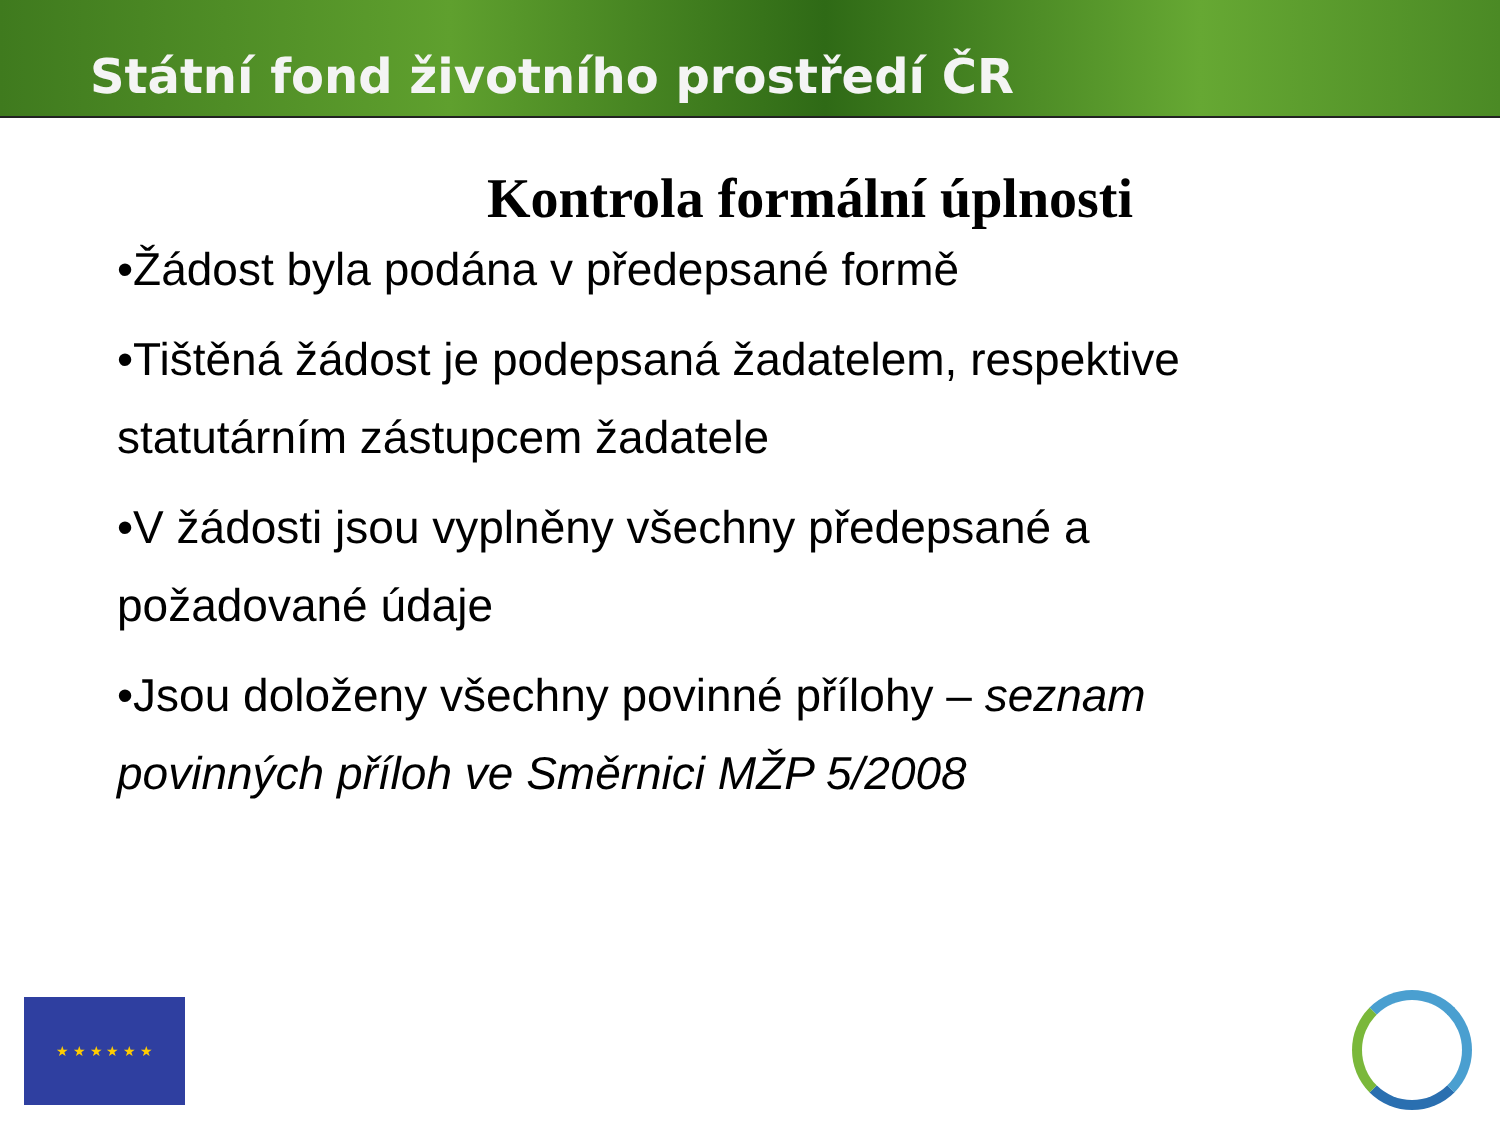Státní fond životního prostředí ČR
Kontrola formální úplnosti
•Žádost byla podána v předepsané formě
•Tištěná žádost je podepsaná žadatelem, respektive statutárním zástupcem žadatele
•V žádosti jsou vyplněny všechny předepsané a požadované údaje
•Jsou doloženy všechny povinné přílohy – seznam povinných příloh ve Směrnici MŽP 5/2008
★ ★ ★ ★ ★ ★